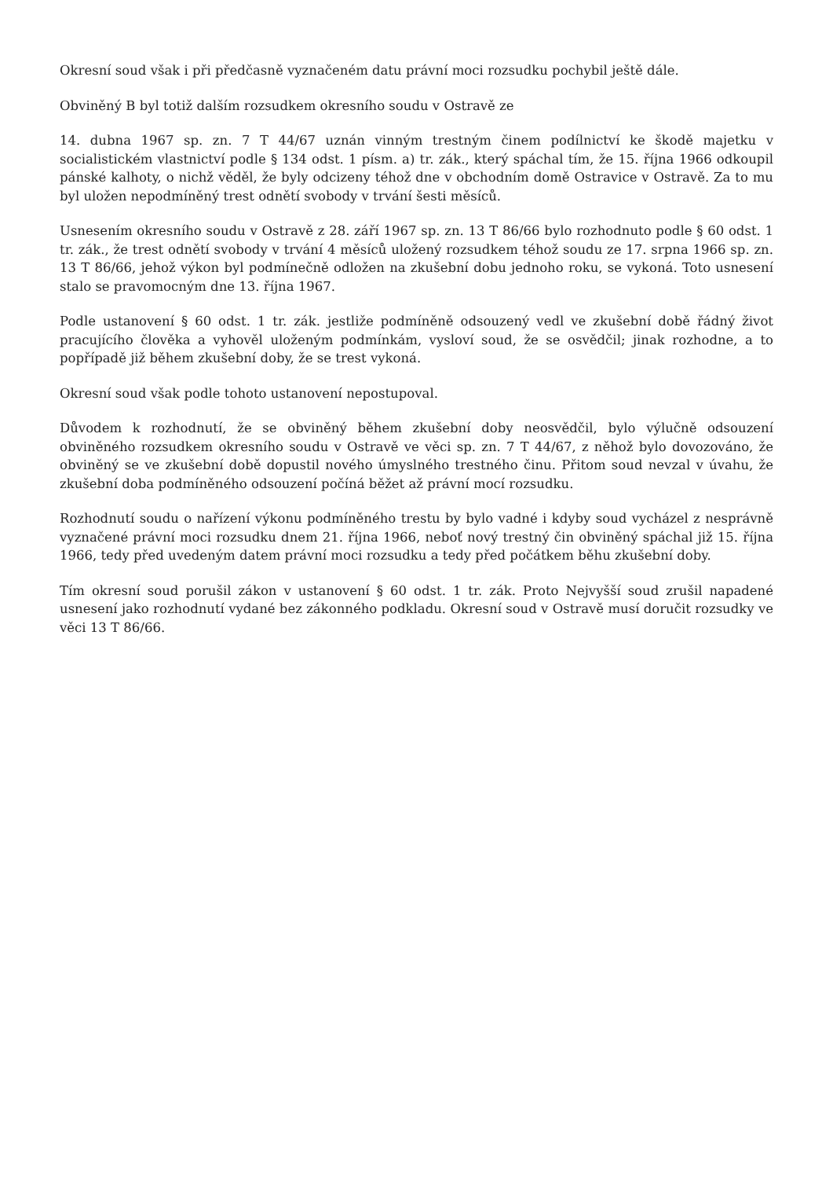Okresní soud však i při předčasně vyznačeném datu právní moci rozsudku pochybil ještě dále.
Obviněný B byl totiž dalším rozsudkem okresního soudu v Ostravě ze
14. dubna 1967 sp. zn. 7 T 44/67 uznán vinným trestným činem podílnictví ke škodě majetku v socialistickém vlastnictví podle § 134 odst. 1 písm. a) tr. zák., který spáchal tím, že 15. října 1966 odkoupil pánské kalhoty, o nichž věděl, že byly odcizeny téhož dne v obchodním domě Ostravice v Ostravě. Za to mu byl uložen nepodmíněný trest odnětí svobody v trvání šesti měsíců.
Usnesením okresního soudu v Ostravě z 28. září 1967 sp. zn. 13 T 86/66 bylo rozhodnuto podle § 60 odst. 1 tr. zák., že trest odnětí svobody v trvání 4 měsíců uložený rozsudkem téhož soudu ze 17. srpna 1966 sp. zn. 13 T 86/66, jehož výkon byl podmínečně odložen na zkušební dobu jednoho roku, se vykoná. Toto usnesení stalo se pravomocným dne 13. října 1967.
Podle ustanovení § 60 odst. 1 tr. zák. jestliže podmíněně odsouzený vedl ve zkušební době řádný život pracujícího člověka a vyhověl uloženým podmínkám, vysloví soud, že se osvědčil; jinak rozhodne, a to popřípadě již během zkušební doby, že se trest vykoná.
Okresní soud však podle tohoto ustanovení nepostupoval.
Důvodem k rozhodnutí, že se obviněný během zkušební doby neosvědčil, bylo výlučně odsouzení obviněného rozsudkem okresního soudu v Ostravě ve věci sp. zn. 7 T 44/67, z něhož bylo dovozováno, že obviněný se ve zkušební době dopustil nového úmyslného trestného činu. Přitom soud nevzal v úvahu, že zkušební doba podmíněného odsouzení počíná běžet až právní mocí rozsudku.
Rozhodnutí soudu o nařízení výkonu podmíněného trestu by bylo vadné i kdyby soud vycházel z nesprávně vyznačené právní moci rozsudku dnem 21. října 1966, neboť nový trestný čin obviněný spáchal již 15. října 1966, tedy před uvedeným datem právní moci rozsudku a tedy před počátkem běhu zkušební doby.
Tím okresní soud porušil zákon v ustanovení § 60 odst. 1 tr. zák. Proto Nejvyšší soud zrušil napadené usnesení jako rozhodnutí vydané bez zákonného podkladu. Okresní soud v Ostravě musí doručit rozsudky ve věci 13 T 86/66.